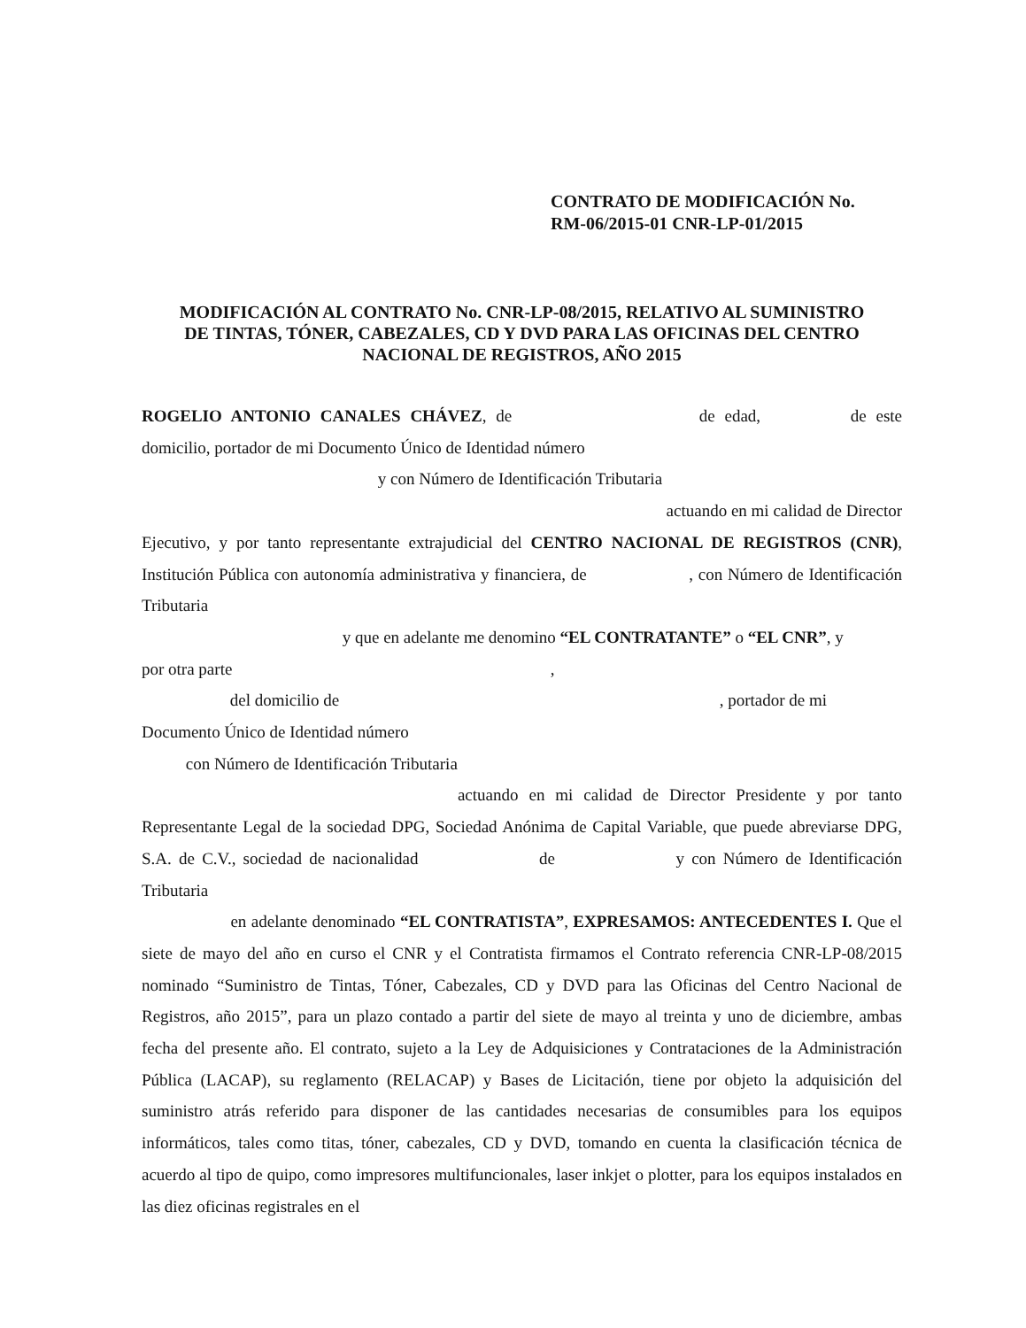CONTRATO DE MODIFICACIÓN No.
RM-06/2015-01 CNR-LP-01/2015
MODIFICACIÓN AL CONTRATO No. CNR-LP-08/2015, RELATIVO AL SUMINISTRO
DE TINTAS, TÓNER, CABEZALES, CD Y DVD PARA LAS OFICINAS DEL CENTRO
NACIONAL DE REGISTROS, AÑO 2015
ROGELIO ANTONIO CANALES CHÁVEZ, de de edad, de este domicilio, portador de mi Documento Único de Identidad número
y con Número de Identificación Tributaria
actuando en mi calidad de Director
Ejecutivo, y por tanto representante extrajudicial del CENTRO NACIONAL DE REGISTROS (CNR), Institución Pública con autonomía administrativa y financiera, de , con Número de Identificación Tributaria
y que en adelante me denomino “EL CONTRATANTE” o “EL CNR”, y
por otra parte ,
del domicilio de , portador de mi
Documento Único de Identidad número
con Número de Identificación Tributaria
actuando en mi calidad de Director Presidente y por tanto Representante Legal de la sociedad DPG, Sociedad Anónima de Capital Variable, que puede abreviarse DPG, S.A. de C.V., sociedad de nacionalidad de y con Número de Identificación Tributaria
en adelante denominado “EL CONTRATISTA”, EXPRESAMOS: ANTECEDENTES I. Que el siete de mayo del año en curso el CNR y el Contratista firmamos el Contrato referencia CNR-LP-08/2015 nominado “Suministro de Tintas, Tóner, Cabezales, CD y DVD para las Oficinas del Centro Nacional de Registros, año 2015”, para un plazo contado a partir del siete de mayo al treinta y uno de diciembre, ambas fecha del presente año. El contrato, sujeto a la Ley de Adquisiciones y Contrataciones de la Administración Pública (LACAP), su reglamento (RELACAP) y Bases de Licitación, tiene por objeto la adquisición del suministro atrás referido para disponer de las cantidades necesarias de consumibles para los equipos informáticos, tales como titas, tóner, cabezales, CD y DVD, tomando en cuenta la clasificación técnica de acuerdo al tipo de quipo, como impresores multifuncionales, laser inkjet o plotter, para los equipos instalados en las diez oficinas registrales en el